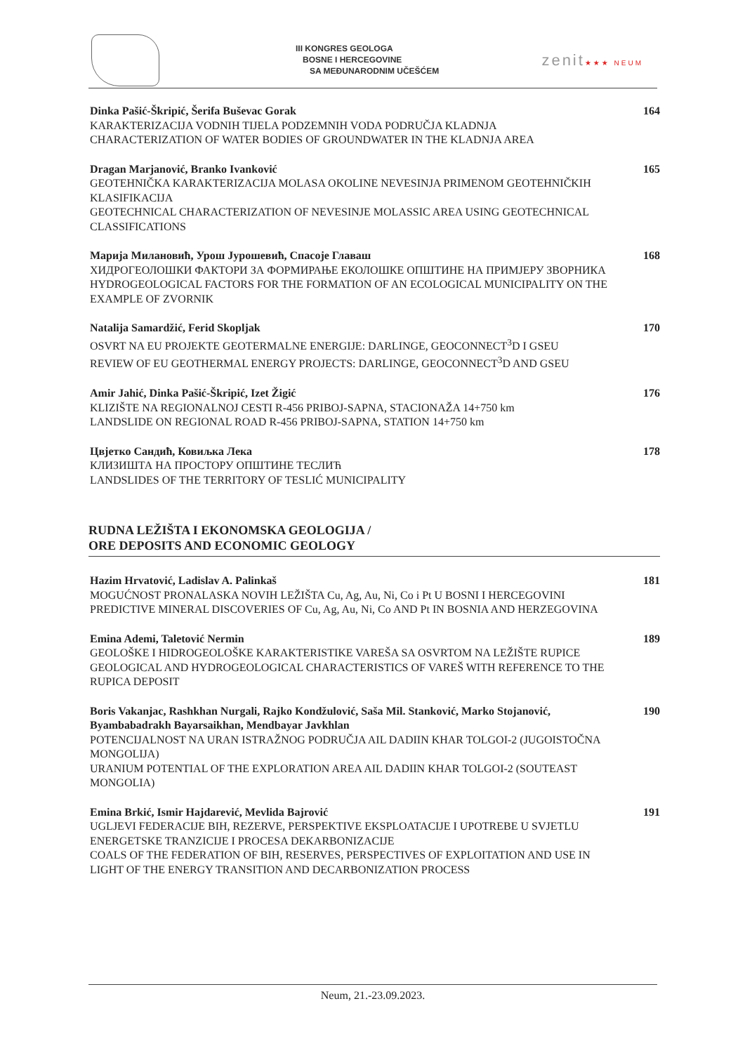III KONGRES GEOLOGA
BOSNE I HERCEGOVINE
SA MEĐUNARODNIM UČEŠĆEM
zenit★★★ NEUM
Dinka Pašić-Škripić, Šerifa Buševac Gorak
KARAKTERIZACIJA VODNIH TIJELA PODZEMNIH VODA PODRUČJA KLADNJA
CHARACTERIZATION OF WATER BODIES OF GROUNDWATER IN THE KLADNJA AREA
164
Dragan Marjanović, Branko Ivanković
GEOTEHNIČKA KARAKTERIZACIJA MOLASA OKOLINE NEVESINJA PRIMENOM GEOTEHNIČKIH KLASIFIKACIJA
GEOTECHNICAL CHARACTERIZATION OF NEVESINJE MOLASSIC AREA USING GEOTECHNICAL CLASSIFICATIONS
165
Марија Милановић, Урош Јурошевић, Спасоје Главаш
ХИДРОГЕОЛОШКИ ФАКТОРИ ЗА ФОРМИРАЊЕ ЕКОЛОШКЕ ОПШТИНЕ НА ПРИМЈЕРУ ЗВОРНИКА
HYDROGEOLOGICAL FACTORS FOR THE FORMATION OF AN ECOLOGICAL MUNICIPALITY ON THE EXAMPLE OF ZVORNIK
168
Natalija Samardžić, Ferid Skopljak
OSVRT NA EU PROJEKTE GEOTERMALNE ENERGIJE: DARLINGE, GEOCONNECT<sup>3</sup>D I GSEU
REVIEW OF EU GEOTHERMAL ENERGY PROJECTS: DARLINGE, GEOCONNECT<sup>3</sup>D AND GSEU
170
Amir Jahić, Dinka Pašić-Škripić, Izet Žigić
KLIZIŠTE NA REGIONALNOJ CESTI R-456 PRIBOJ-SAPNA, STACIONAŽA 14+750 km
LANDSLIDE ON REGIONAL ROAD R-456 PRIBOJ-SAPNA, STATION 14+750 km
176
Цвјетко Сандић, Ковиљка Лека
КЛИЗИШТА НА ПРОСТОРУ ОПШТИНЕ ТЕСЛИЋ
LANDSLIDES OF THE TERRITORY OF TESLIĆ MUNICIPALITY
178
RUDNA LEŽIŠTA I EKONOMSKA GEOLOGIJA /
ORE DEPOSITS AND ECONOMIC GEOLOGY
Hazim Hrvatović, Ladislav A. Palinkaš
MOGUĆNOST PRONALASKA NOVIH LEŽIŠTA Cu, Ag, Au, Ni, Co i Pt U BOSNI I HERCEGOVINI
PREDICTIVE MINERAL DISCOVERIES OF Cu, Ag, Au, Ni, Co AND Pt IN BOSNIA AND HERZEGOVINA
181
Emina Ademi, Taletović Nermin
GEOLOŠKE I HIDROGEOLOŠKE KARAKTERISTIKE VAREŠA SA OSVRTOM NA LEŽIŠTE RUPICE
GEOLOGICAL AND HYDROGEOLOGICAL CHARACTERISTICS OF VAREŠ WITH REFERENCE TO THE RUPICA DEPOSIT
189
Boris Vakanjac, Rashkhan Nurgali, Rajko Kondžulović, Saša Mil. Stanković, Marko Stojanović, Byambabadrakh Bayarsaikhan, Mendbayar Javkhlan
POTENCIJALNOST NA URAN ISTRAŽNOG PODRUČJA AIL DADIIN KHAR TOLGOI-2 (JUGOISTOČNA MONGOLIJA)
URANIUM POTENTIAL OF THE EXPLORATION AREA AIL DADIIN KHAR TOLGOI-2 (SOUTEAST MONGOLIA)
190
Emina Brkić, Ismir Hajdarević, Mevlida Bajrović
UGLJEVI FEDERACIJE BIH, REZERVE, PERSPEKTIVE EKSPLOATACIJE I UPOTREBE U SVJETLU ENERGETSKE TRANZICIJE I PROCESA DEKARBONIZACIJE
COALS OF THE FEDERATION OF BIH, RESERVES, PERSPECTIVES OF EXPLOITATION AND USE IN LIGHT OF THE ENERGY TRANSITION AND DECARBONIZATION PROCESS
191
Neum, 21.-23.09.2023.